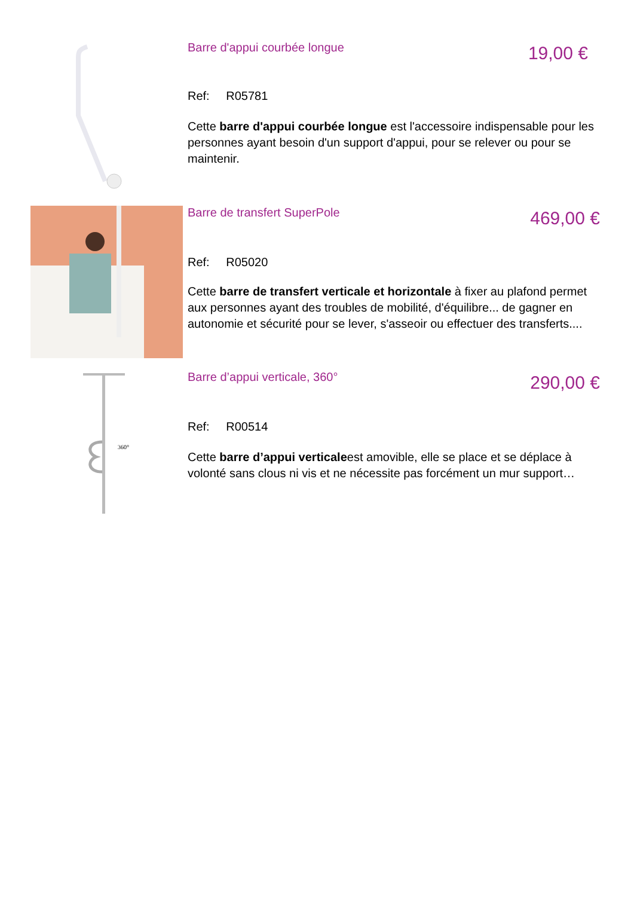Barre d'appui courbée longue
19,00 €
Ref: R05781
Cette barre d'appui courbée longue est l'accessoire indispensable pour les personnes ayant besoin d'un support d'appui, pour se relever ou pour se maintenir.
Barre de transfert SuperPole
469,00 €
Ref: R05020
Cette barre de transfert verticale et horizontale à fixer au plafond permet aux personnes ayant des troubles de mobilité, d'équilibre... de gagner en autonomie et sécurité pour se lever, s'asseoir ou effectuer des transferts....
360°
Barre d’appui verticale, 360°
290,00 €
Ref: R00514
Cette barre d’appui verticaleest amovible, elle se place et se déplace à volonté sans clous ni vis et ne nécessite pas forcément un mur support…